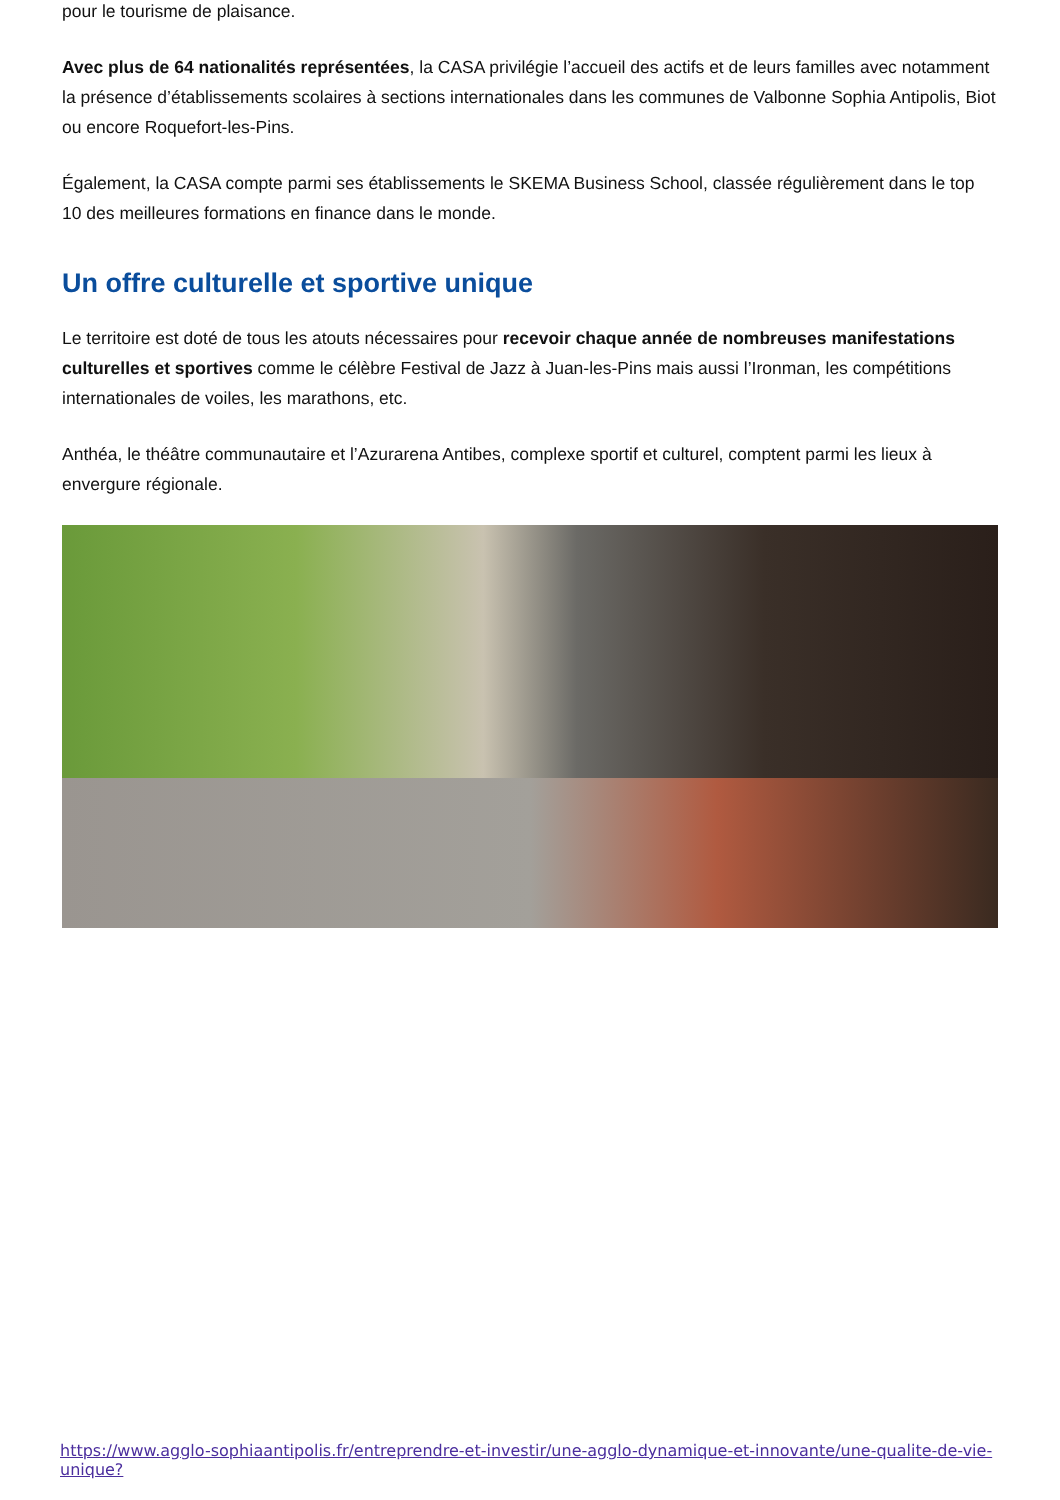pour le tourisme de plaisance.
Avec plus de 64 nationalités représentées, la CASA privilégie l’accueil des actifs et de leurs familles avec notamment la présence d’établissements scolaires à sections internationales dans les communes de Valbonne Sophia Antipolis, Biot ou encore Roquefort-les-Pins.
Également, la CASA compte parmi ses établissements le SKEMA Business School, classée régulièrement dans le top 10 des meilleures formations en finance dans le monde.
Un offre culturelle et sportive unique
Le territoire est doté de tous les atouts nécessaires pour recevoir chaque année de nombreuses manifestations culturelles et sportives comme le célèbre Festival de Jazz à Juan-les-Pins mais aussi l’Ironman, les compétitions internationales de voiles, les marathons, etc.
Anthéa, le théâtre communautaire et l’Azurarena Antibes, complexe sportif et culturel, comptent parmi les lieux à envergure régionale.
https://www.agglo-sophiaantipolis.fr/entreprendre-et-investir/une-agglo-dynamique-et-innovante/une-qualite-de-vie-unique?